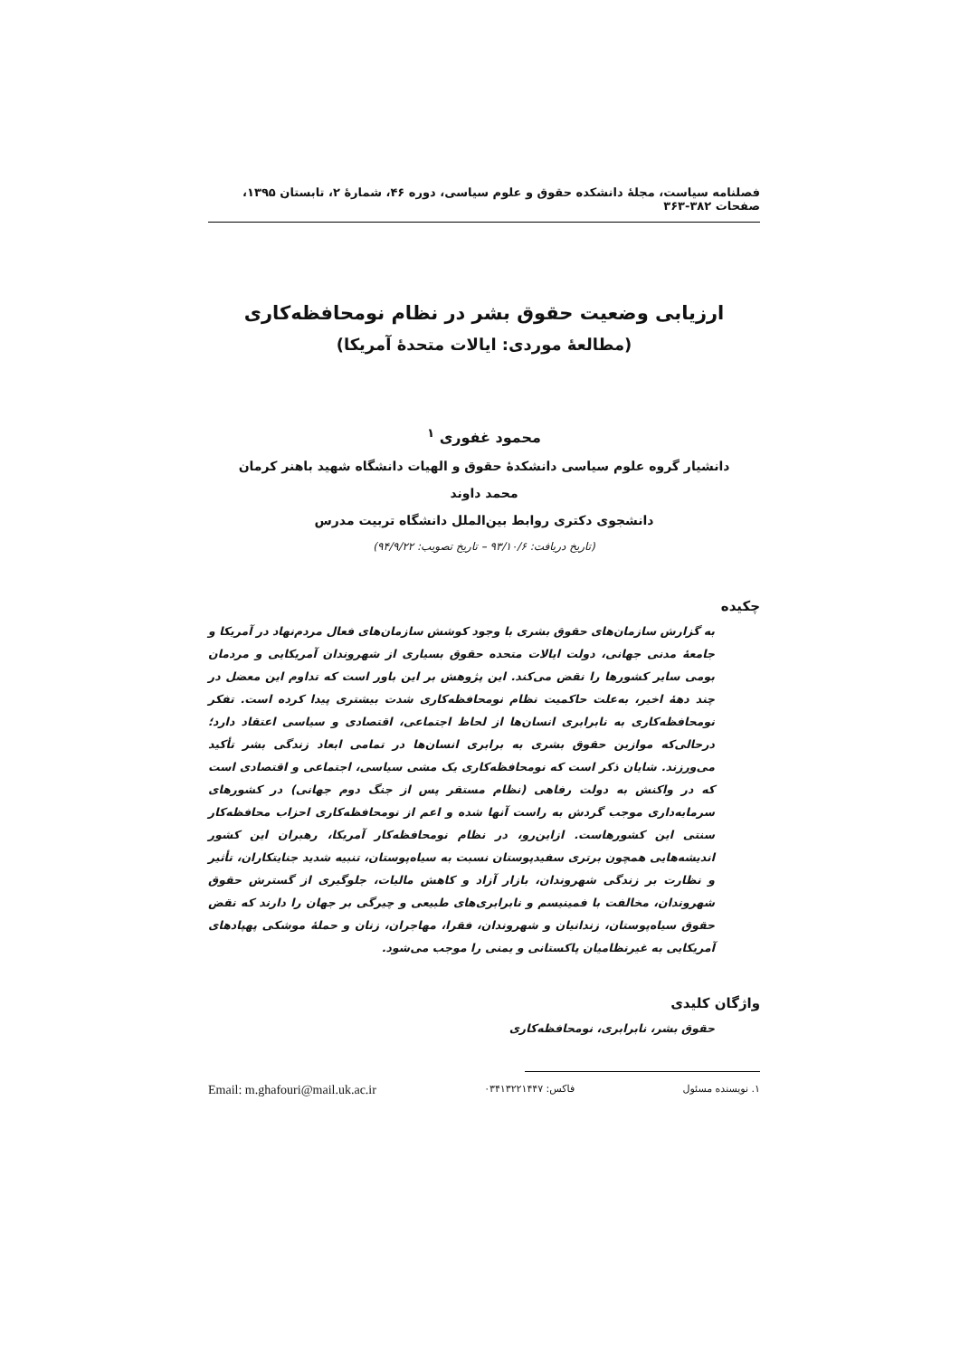فصلنامه سیاست، مجلهٔ دانشکده حقوق و علوم سیاسی، دوره ۴۶، شمارهٔ ۲، تابستان ۱۳۹۵، صفحات ۳۸۲-۳۶۳
ارزیابی وضعیت حقوق بشر در نظام نومحافظه‌کاری
(مطالعهٔ موردی: ایالات متحدهٔ آمریکا)
محمود غفوری <sup>۱</sup>
دانشیار گروه علوم سیاسی دانشکدهٔ حقوق و الهیات دانشگاه شهید باهنر کرمان
محمد داوند
دانشجوی دکتری روابط بین‌الملل دانشگاه تربیت مدرس
(تاریخ دریافت: ۹۳/۱۰/۶ – تاریخ تصویب: ۹۴/۹/۲۲)
چکیده
به گزارش سازمان‌های حقوق بشری با وجود کوشش سازمان‌های فعال مردم‌نهاد در آمریکا و جامعهٔ مدنی جهانی، دولت ایالات متحده حقوق بسیاری از شهروندان آمریکایی و مردمان بومی سایر کشورها را نقض می‌کند. این پژوهش بر این باور است که تداوم این معضل در چند دههٔ اخیر، به‌علت حاکمیت نظام نومحافظه‌کاری شدت بیشتری پیدا کرده است. تفکر نومحافظه‌کاری به نابرابری انسان‌ها از لحاظ اجتماعی، اقتصادی و سیاسی اعتقاد دارد؛ درحالی‌که موازین حقوق بشری به برابری انسان‌ها در تمامی ابعاد زندگی بشر تأکید می‌ورزند. شایان ذکر است که نومحافظه‌کاری یک مشی سیاسی، اجتماعی و اقتصادی است که در واکنش به دولت رفاهی (نظام مستقر پس از جنگ دوم جهانی) در کشورهای سرمایه‌داری موجب گردش به راست آنها شده و اعم از نومحافظه‌کاری احزاب محافظه‌کار سنتی این کشورهاست. ازاین‌رو، در نظام نومحافظه‌کار آمریکا، رهبران این کشور اندیشه‌هایی همچون برتری سفیدپوستان نسبت به سیاه‌پوستان، تنبیه شدید جنایتکاران، تأثیر و نظارت بر زندگی شهروندان، بازار آزاد و کاهش مالیات، جلوگیری از گسترش حقوق شهروندان، مخالفت با فمینیسم و نابرابری‌های طبیعی و چیرگی بر جهان را دارند که نقض حقوق سیاه‌پوستان، زندانیان و شهروندان، فقرا، مهاجران، زنان و حملهٔ موشکی پهپادهای آمریکایی به غیرنظامیان پاکستانی و یمنی را موجب می‌شود.
واژگان کلیدی
حقوق بشر، نابرابری، نومحافظه‌کاری
۱. نویسنده مسئول فاکس: ۰۳۴۱۳۲۲۱۴۴۷ Email: m.ghafouri@mail.uk.ac.ir